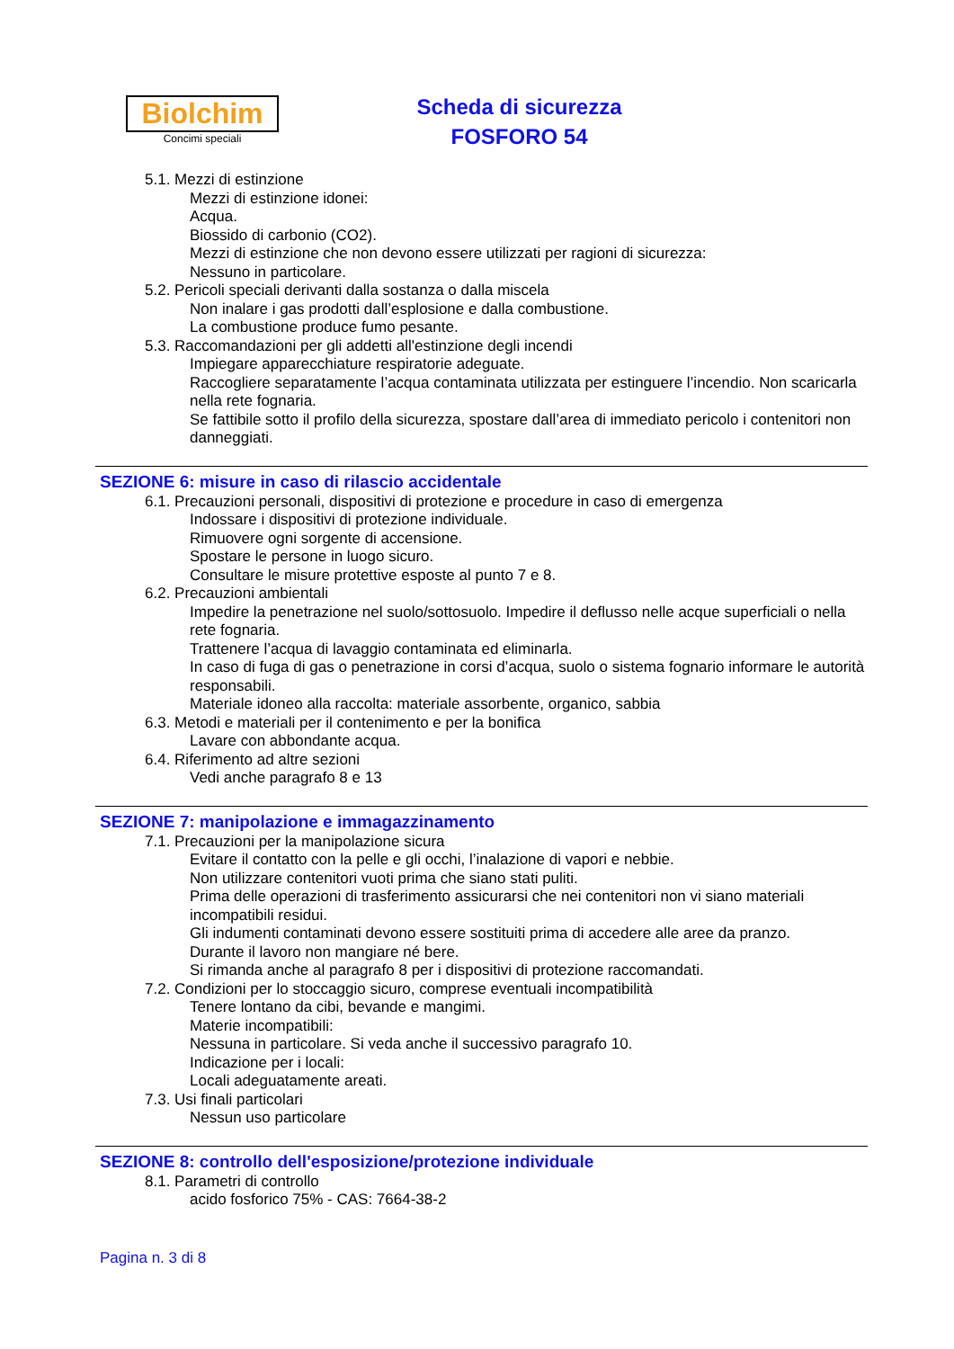Biolchim
Concimi speciali
Scheda di sicurezza
FOSFORO 54
5.1. Mezzi di estinzione
Mezzi di estinzione idonei:
Acqua.
Biossido di carbonio (CO2).
Mezzi di estinzione che non devono essere utilizzati per ragioni di sicurezza:
Nessuno in particolare.
5.2. Pericoli speciali derivanti dalla sostanza o dalla miscela
Non inalare i gas prodotti dall’esplosione e dalla combustione.
La combustione produce fumo pesante.
5.3. Raccomandazioni per gli addetti all'estinzione degli incendi
Impiegare apparecchiature respiratorie adeguate.
Raccogliere separatamente l’acqua contaminata utilizzata per estinguere l’incendio. Non scaricarla nella rete fognaria.
Se fattibile sotto il profilo della sicurezza, spostare dall’area di immediato pericolo i contenitori non danneggiati.
SEZIONE 6: misure in caso di rilascio accidentale
6.1. Precauzioni personali, dispositivi di protezione e procedure in caso di emergenza
Indossare i dispositivi di protezione individuale.
Rimuovere ogni sorgente di accensione.
Spostare le persone in luogo sicuro.
Consultare le misure protettive esposte al punto 7 e 8.
6.2. Precauzioni ambientali
Impedire la penetrazione nel suolo/sottosuolo. Impedire il deflusso nelle acque superficiali o nella rete fognaria.
Trattenere l’acqua di lavaggio contaminata ed eliminarla.
In caso di fuga di gas o penetrazione in corsi d’acqua, suolo o sistema fognario informare le autorità responsabili.
Materiale idoneo alla raccolta: materiale assorbente, organico, sabbia
6.3. Metodi e materiali per il contenimento e per la bonifica
Lavare con abbondante acqua.
6.4. Riferimento ad altre sezioni
Vedi anche paragrafo 8 e 13
SEZIONE 7: manipolazione e immagazzinamento
7.1. Precauzioni per la manipolazione sicura
Evitare il contatto con la pelle e gli occhi, l’inalazione di vapori e nebbie.
Non utilizzare contenitori vuoti prima che siano stati puliti.
Prima delle operazioni di trasferimento assicurarsi che nei contenitori non vi siano materiali incompatibili residui.
Gli indumenti contaminati devono essere sostituiti prima di accedere alle aree da pranzo.
Durante il lavoro non mangiare né bere.
Si rimanda anche al paragrafo 8 per i dispositivi di protezione raccomandati.
7.2. Condizioni per lo stoccaggio sicuro, comprese eventuali incompatibilità
Tenere lontano da cibi, bevande e mangimi.
Materie incompatibili:
Nessuna in particolare. Si veda anche il successivo paragrafo 10.
Indicazione per i locali:
Locali adeguatamente areati.
7.3. Usi finali particolari
Nessun uso particolare
SEZIONE 8: controllo dell'esposizione/protezione individuale
8.1. Parametri di controllo
acido fosforico 75% - CAS: 7664-38-2
Pagina n. 3 di 8